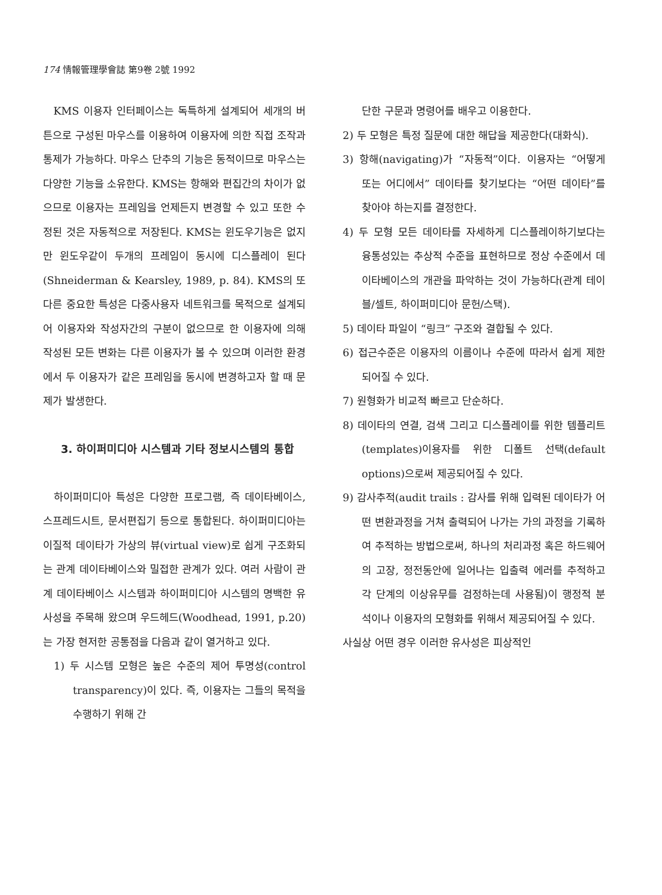174 情報管理學會誌 第9卷 2號 1992
KMS 이용자 인터페이스는 독특하게 설계되어 세개의 버튼으로 구성된 마우스를 이용하여 이용자에 의한 직접 조작과 통제가 가능하다. 마우스 단추의 기능은 동적이므로 마우스는 다양한 기능을 소유한다. KMS는 항해와 편집간의 차이가 없으므로 이용자는 프레임을 언제든지 변경할 수 있고 또한 수정된 것은 자동적으로 저장된다. KMS는 윈도우기능은 없지만 윈도우같이 두개의 프레임이 동시에 디스플레이 된다(Shneiderman & Kearsley, 1989, p. 84). KMS의 또 다른 중요한 특성은 다중사용자 네트워크를 목적으로 설계되어 이용자와 작성자간의 구분이 없으므로 한 이용자에 의해 작성된 모든 변화는 다른 이용자가 볼 수 있으며 이러한 환경에서 두 이용자가 같은 프레임을 동시에 변경하고자 할 때 문제가 발생한다.
3. 하이퍼미디아 시스템과 기타 정보시스템의 통합
하이퍼미디아 특성은 다양한 프로그램, 즉 데이타베이스, 스프레드시트, 문서편집기 등으로 통합된다. 하이퍼미디아는 이질적 데이타가 가상의 뷰(virtual view)로 쉽게 구조화되는 관계 데이타베이스와 밀접한 관계가 있다. 여러 사람이 관계 데이타베이스 시스템과 하이퍼미디아 시스템의 명백한 유사성을 주목해 왔으며 우드헤드(Woodhead, 1991, p.20)는 가장 현저한 공통점을 다음과 같이 열거하고 있다.
1) 두 시스템 모형은 높은 수준의 제어 투명성(control transparency)이 있다. 즉, 이용자는 그들의 목적을 수행하기 위해 간
단한 구문과 명령어를 배우고 이용한다.
2) 두 모형은 특정 질문에 대한 해답을 제공한다(대화식).
3) 항해(navigating)가 “자동적”이다. 이용자는 “어떻게 또는 어디에서” 데이타를 찾기보다는 “어떤 데이타”를 찾아야 하는지를 결정한다.
4) 두 모형 모든 데이타를 자세하게 디스플레이하기보다는 융통성있는 추상적 수준을 표현하므로 정상 수준에서 데이타베이스의 개관을 파악하는 것이 가능하다(관계 테이블/셀트, 하이퍼미디아 문헌/스택).
5) 데이타 파일이 “링크” 구조와 결합될 수 있다.
6) 접근수준은 이용자의 이름이나 수준에 따라서 쉽게 제한되어질 수 있다.
7) 원형화가 비교적 빠르고 단순하다.
8) 데이타의 연결, 검색 그리고 디스플레이를 위한 템플리트(templates)이용자를 위한 디폴트 선택(default options)으로써 제공되어질 수 있다.
9) 감사추적(audit trails : 감사를 위해 입력된 데이타가 어떤 변환과정을 거쳐 출력되어 나가는 가의 과정을 기록하여 추적하는 방법으로써, 하나의 처리과정 혹은 하드웨어의 고장, 정전동안에 일어나는 입출력 에러를 추적하고 각 단계의 이상유무를 검정하는데 사용됨)이 행정적 분석이나 이용자의 모형화를 위해서 제공되어질 수 있다.
사실상 어떤 경우 이러한 유사성은 피상적인